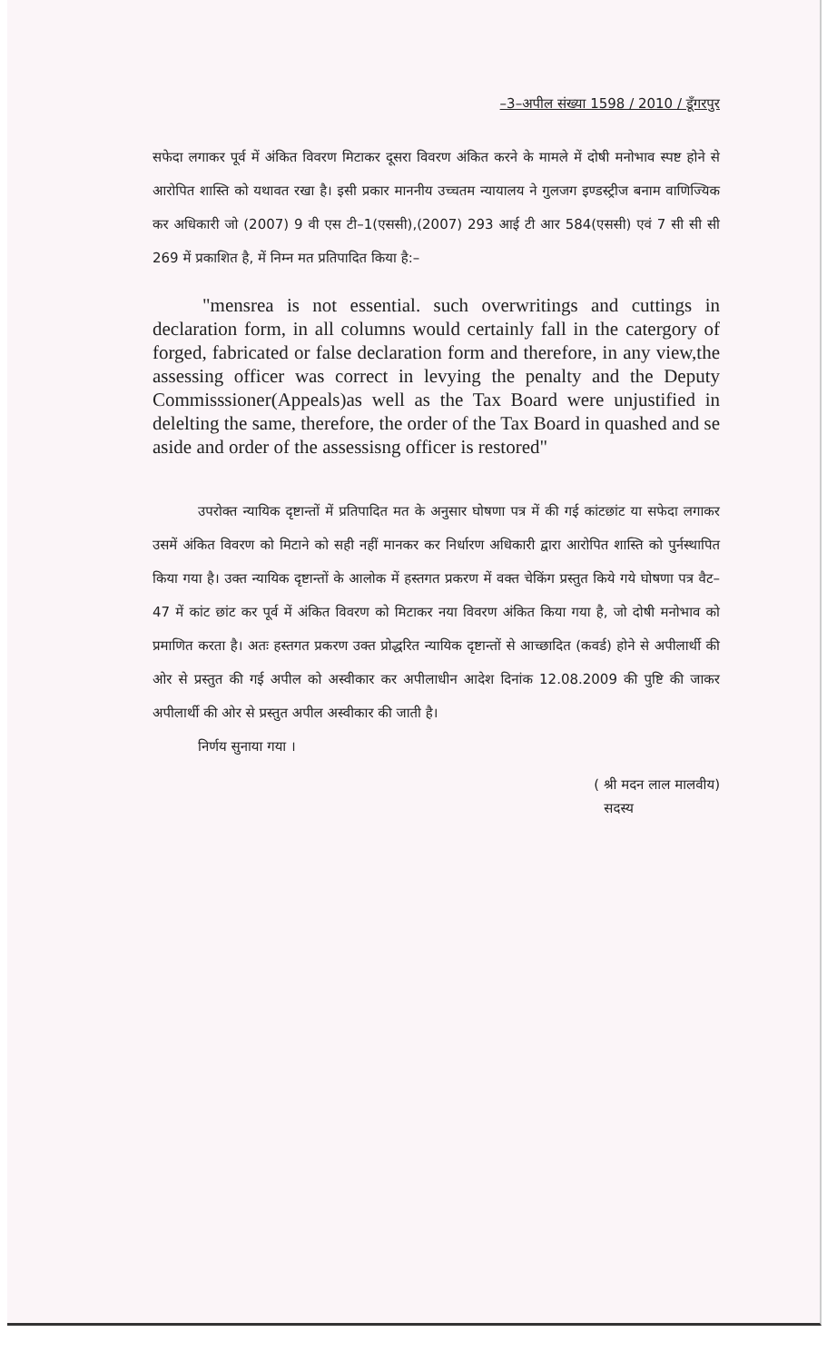–3–अपील संख्या 1598 / 2010 / डूँगरपुर
सफेदा लगाकर पूर्व में अंकित विवरण मिटाकर दूसरा विवरण अंकित करने के मामले में दोषी मनोभाव स्पष्ट होने से आरोपित शास्ति को यथावत रखा है। इसी प्रकार माननीय उच्चतम न्यायालय ने गुलजग इण्डस्ट्रीज बनाम वाणिज्यिक कर अधिकारी जो (2007) 9 वी एस टी–1(एससी),(2007) 293 आई टी आर 584(एससी) एवं 7 सी सी सी 269 में प्रकाशित है, में निम्न मत प्रतिपादित किया है:–
"mensrea is not essential. such overwritings and cuttings in declaration form, in all columns would certainly fall in the catergory of forged, fabricated or false declaration form and therefore, in any view,the assessing officer was correct in levying the penalty and the Deputy Commisssioner(Appeals)as well as the Tax Board were unjustified in delelting the same, therefore, the order of the Tax Board in quashed and se aside and order of the assessisng officer is restored"
उपरोक्त न्यायिक दृष्टान्तों में प्रतिपादित मत के अनुसार घोषणा पत्र में की गई कांटछांट या सफेदा लगाकर उसमें अंकित विवरण को मिटाने को सही नहीं मानकर कर निर्धारण अधिकारी द्वारा आरोपित शास्ति को पुर्नस्थापित किया गया है। उक्त न्यायिक दृष्टान्तों के आलोक में हस्तगत प्रकरण में वक्त चेकिंग प्रस्तुत किये गये घोषणा पत्र वैट–47 में कांट छांट कर पूर्व में अंकित विवरण को मिटाकर नया विवरण अंकित किया गया है, जो दोषी मनोभाव को प्रमाणित करता है। अतः हस्तगत प्रकरण उक्त प्रोद्धरित न्यायिक दृष्टान्तों से आच्छादित (कवर्ड) होने से अपीलार्थी की ओर से प्रस्तुत की गई अपील को अस्वीकार कर अपीलाधीन आदेश दिनांक 12.08.2009 की पुष्टि की जाकर अपीलार्थी की ओर से प्रस्तुत अपील अस्वीकार की जाती है।
निर्णय सुनाया गया ।
( श्री मदन लाल मालवीय)
सदस्य